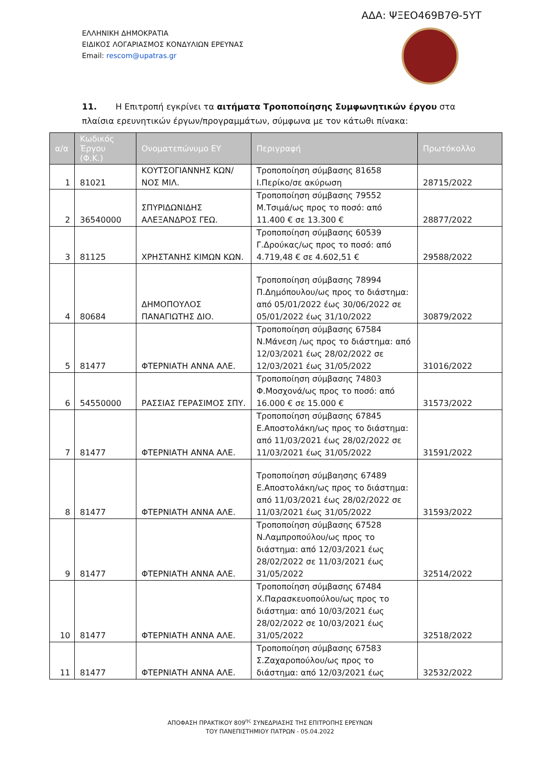ΑΔΑ: ΨΞΕΟ469Β7Θ-5ΥΤ
ΕΛΛΗΝΙΚΗ ΔΗΜΟΚΡΑΤΙΑ
ΕΙΔΙΚΟΣ ΛΟΓΑΡΙΑΣΜΟΣ ΚΟΝΔΥΛΙΩΝ ΕΡΕΥΝΑΣ
Email: rescom@upatras.gr
11. Η Επιτροπή εγκρίνει τα αιτήματα Τροποποίησης Συμφωνητικών έργου στα πλαίσια ερευνητικών έργων/προγραμμάτων, σύμφωνα με τον κάτωθι πίνακα:
| α/α | Κωδικός Έργου (Φ.Κ.) | Ονοματεπώνυμο ΕΥ | Περιγραφή | Πρωτόκολλο |
| --- | --- | --- | --- | --- |
| 1 | 81021 | ΚΟΥΤΣΟΓΙΑΝΝΗΣ ΚΩΝ/ΝΟΣ ΜΙΛ. | Τροποποίηση σύμβασης 81658 Ι.Περίκο/σε ακύρωση | 28715/2022 |
| 2 | 36540000 | ΣΠΥΡΙΔΩΝΙΔΗΣ ΑΛΕΞΑΝΔΡΟΣ ΓΕΩ. | Τροποποίηση σύμβασης 79552 Μ.Τσιμά/ως προς το ποσό: από 11.400 € σε 13.300 € | 28877/2022 |
| 3 | 81125 | ΧΡΗΣΤΑΝΗΣ ΚΙΜΩΝ ΚΩΝ. | Τροποποίηση σύμβασης 60539 Γ.Δρούκας/ως προς το ποσό: από 4.719,48 € σε 4.602,51 € | 29588/2022 |
| 4 | 80684 | ΔΗΜΟΠΟΥΛΟΣ ΠΑΝΑΓΙΩΤΗΣ ΔΙΟ. | Τροποποίηση σύμβασης 78994 Π.Δημόπουλου/ως προς το διάστημα: από 05/01/2022 έως 30/06/2022 σε 05/01/2022 έως 31/10/2022 | 30879/2022 |
| 5 | 81477 | ΦΤΕΡΝΙΑΤΗ ΑΝΝΑ ΑΛΕ. | Τροποποίηση σύμβασης 67584 Ν.Μάνεση /ως προς το διάστημα: από 12/03/2021 έως 28/02/2022 σε 12/03/2021 έως 31/05/2022 | 31016/2022 |
| 6 | 54550000 | ΡΑΣΣΙΑΣ ΓΕΡΑΣΙΜΟΣ ΣΠΥ. | Τροποποίηση σύμβασης 74803 Φ.Μοσχονά/ως προς το ποσό: από 16.000 € σε 15.000 € | 31573/2022 |
| 7 | 81477 | ΦΤΕΡΝΙΑΤΗ ΑΝΝΑ ΑΛΕ. | Τροποποίηση σύμβασης 67845 Ε.Αποστολάκη/ως προς το διάστημα: από 11/03/2021 έως 28/02/2022 σε 11/03/2021 έως 31/05/2022 | 31591/2022 |
| 8 | 81477 | ΦΤΕΡΝΙΑΤΗ ΑΝΝΑ ΑΛΕ. | Τροποποίηση σύμβαησης 67489 Ε.Αποστολάκη/ως προς το διάστημα: από 11/03/2021 έως 28/02/2022 σε 11/03/2021 έως 31/05/2022 | 31593/2022 |
| 9 | 81477 | ΦΤΕΡΝΙΑΤΗ ΑΝΝΑ ΑΛΕ. | Τροποποίηση σύμβασης 67528 Ν.Λαμπροπούλου/ως προς το διάστημα: από 12/03/2021 έως 28/02/2022 σε 11/03/2021 έως 31/05/2022 | 32514/2022 |
| 10 | 81477 | ΦΤΕΡΝΙΑΤΗ ΑΝΝΑ ΑΛΕ. | Τροποποίηση σύμβασης 67484 Χ.Παρασκευοπούλου/ως προς το διάστημα: από 10/03/2021 έως 28/02/2022 σε 10/03/2021 έως 31/05/2022 | 32518/2022 |
| 11 | 81477 | ΦΤΕΡΝΙΑΤΗ ΑΝΝΑ ΑΛΕ. | Τροποποίηση σύμβασης 67583 Σ.Ζαχαροπούλου/ως προς το διάστημα: από 12/03/2021 έως | 32532/2022 |
ΑΠΟΦΑΣΗ ΠΡΑΚΤΙΚΟΥ 809<sup>ης</sup> ΣΥΝΕΔΡΙΑΣΗΣ ΤΗΣ ΕΠΙΤΡΟΠΗΣ ΕΡΕΥΝΩΝ
ΤΟΥ ΠΑΝΕΠΙΣΤΗΜΙΟΥ ΠΑΤΡΩΝ - 05.04.2022